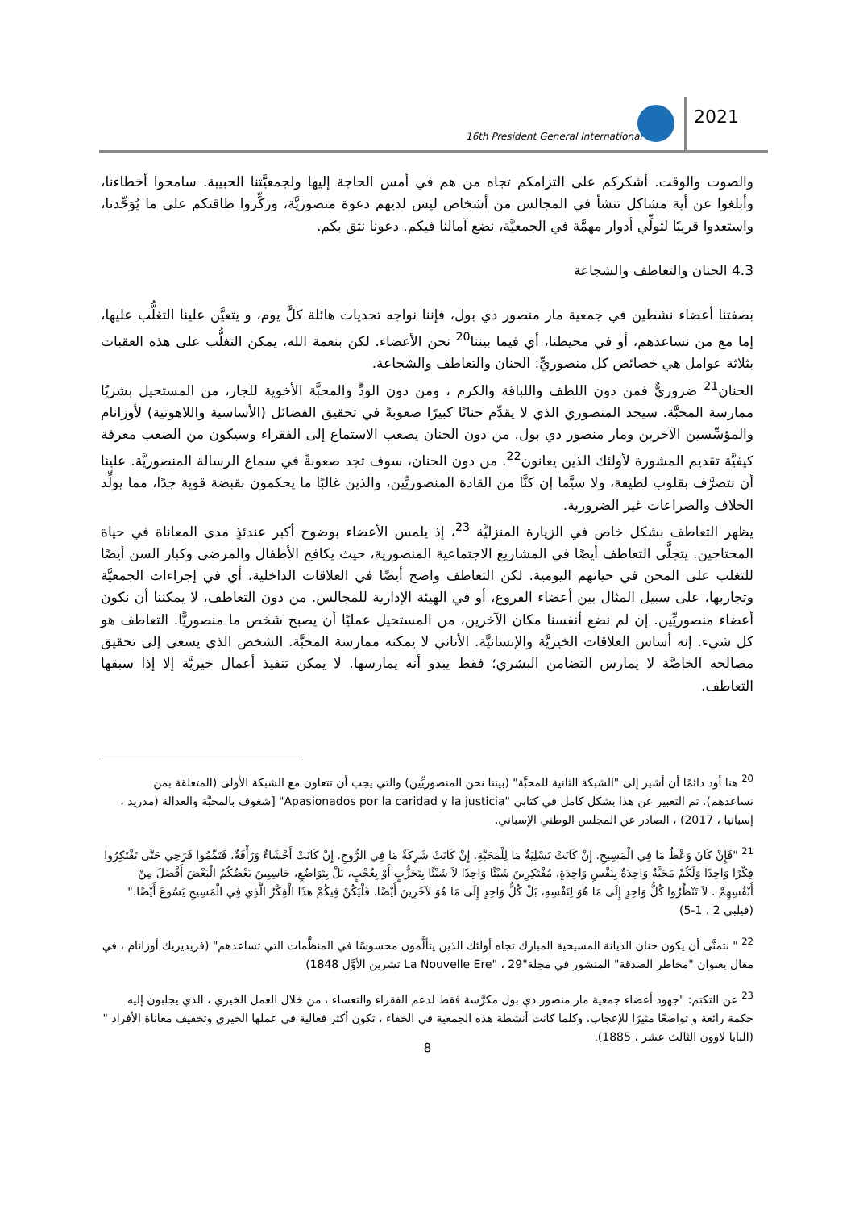16th President General International
2021
والصوت والوقت. أشكركم على التزامكم تجاه من هم في أمس الحاجة إليها ولجمعيَّتنا الحبيبة. سامحوا أخطاءنا، وأبلغوا عن أية مشاكل تنشأ في المجالس من أشخاص ليس لديهم دعوة منصوريَّة، وركِّزوا طاقتكم على ما يُوَحِّدنا، واستعدوا قريبًا لتولِّي أدوار مهمَّة في الجمعيَّة، نضع آمالنا فيكم. دعونا نثق بكم.
4.3 الحنان والتعاطف والشجاعة
بصفتنا أعضاء نشطين في جمعية مار منصور دي بول، فإننا نواجه تحديات هائلة كلَّ يوم، و يتعيَّن علينا التغلُّب عليها، إما مع من نساعدهم، أو في محيطنا، أي فيما بيننا<sup>20</sup> نحن الأعضاء. لكن بنعمة الله، يمكن التغلُّب على هذه العقبات بثلاثة عوامل هي خصائص كل منصوريٍّ: الحنان والتعاطف والشجاعة.
الحنان<sup>21</sup> ضروريٌّ فمن دون اللطف واللباقة والكرم ، ومن دون الودِّ والمحبَّة الأخوية للجار، من المستحيل بشريًا ممارسة المحبَّة. سيجد المنصوري الذي لا يقدِّم حنانًا كبيرًا صعوبةً في تحقيق الفضائل (الأساسية واللاهوتية) لأوزانام والمؤسِّسين الآخرين ومار منصور دي بول. من دون الحنان يصعب الاستماع إلى الفقراء وسيكون من الصعب معرفة كيفيَّة تقديم المشورة لأولئك الذين يعانون<sup>22</sup>. من دون الحنان، سوف تجد صعوبةً في سماع الرسالة المنصوريَّة. علينا أن نتصرَّف بقلوب لطيفة، ولا سيَّما إن كنَّا من القادة المنصوريِّين، والذين غالبًا ما يحكمون بقبضة قوية جدًا، مما يولِّد الخلاف والصراعات غير الضرورية.
يظهر التعاطف بشكل خاص في الزيارة المنزليَّة <sup>23</sup>، إذ يلمس الأعضاء بوضوح أكبر عندئذٍ مدى المعاناة في حياة المحتاجين. يتجلَّى التعاطف أيضًا في المشاريع الاجتماعية المنصورية، حيث يكافح الأطفال والمرضى وكبار السن أيضًا للتغلب على المحن في حياتهم اليومية. لكن التعاطف واضح أيضًا في العلاقات الداخلية، أي في إجراءات الجمعيَّة وتجاربها، على سبيل المثال بين أعضاء الفروع، أو في الهيئة الإدارية للمجالس. من دون التعاطف، لا يمكننا أن نكون أعضاء منصوريِّين. إن لم نضع أنفسنا مكان الآخرين، من المستحيل عمليًا أن يصبح شخص ما منصوريًّا. التعاطف هو كل شيء. إنه أساس العلاقات الخيريَّة والإنسانيَّة. الأناني لا يمكنه ممارسة المحبَّة. الشخص الذي يسعى إلى تحقيق مصالحه الخاصَّة لا يمارس التضامن البشري؛ فقط يبدو أنه يمارسها. لا يمكن تنفيذ أعمال خيريَّة إلا إذا سبقها التعاطف.
<sup>20</sup> هنا أود دائمًا أن أشير إلى "الشبكة الثانية للمحبَّة" (بيننا نحن المنصوريِّين) والتي يجب أن تتعاون مع الشبكة الأولى (المتعلقة بمن نساعدهم). تم التعبير عن هذا بشكل كامل في كتابي "Apasionados por la caridad y la justicia" [شغوف بالمحبَّة والعدالة (مدريد ، إسبانيا ، 2017) ، الصادر عن المجلس الوطني الإسباني.
<sup>21</sup> "فَإِنْ كَانَ وَعْظٌ مَا فِي الْمَسِيحِ. إِنْ كَانَتْ تَسْلِيَةٌ مَا لِلْمَحَبَّةِ. إِنْ كَانَتْ شَرِكَةٌ مَا فِي الرُّوحِ. إِنْ كَانَتْ أَحْشَاءٌ وَرَأْفَةٌ، فَتَمِّمُوا فَرَحِي حَتَّى تَفْتَكِرُوا فِكْرًا وَاحِدًا وَلَكُمْ مَحَبَّةٌ وَاحِدَةٌ بِنَفْسٍ وَاحِدَةٍ، مُفْتَكِرِينَ شَيْئًا وَاحِدًا لاَ شَيْئًا بِتَحَزُّبٍ أَوْ بِعُجْبٍ، بَلْ بِتَوَاضُعٍ، حَاسِبِينَ بَعْضُكُمُ الْبَعْضَ أَفْضَلَ مِنْ أَنْفُسِهِمْ . لاَ تَنْظُرُوا كُلُّ وَاحِدٍ إِلَى مَا هُوَ لِنَفْسِهِ، بَلْ كُلُّ وَاحِدٍ إِلَى مَا هُوَ لآخَرِينَ أَيْضًا. فَلْيَكُنْ فِيكُمْ هذَا الْفِكْرُ الَّذِي فِي الْمَسِيحِ يَسُوعَ أَيْضًا." (فيلبي 2 ، 1-5)
<sup>22</sup> " نتمنَّى أن يكون حنان الديانة المسيحية المبارك تجاه أولئك الذين يتألَّمون محسوسًا في المنظَّمات التي تساعدهم" (فريديريك أوزانام ، في مقال بعنوان "مخاطر الصدقة" المنشور في مجلة"La Nouvelle Ere" ، 29 تشرين الأوَّل 1848)
<sup>23</sup> عن التكتم: "جهود أعضاء جمعية مار منصور دي بول مكرَّسة فقط لدعم الفقراء والتعساء ، من خلال العمل الخيري ، الذي يجلبون إليه حكمة رائعة و تواضعًا مثيرًا للإعجاب. وكلما كانت أنشطة هذه الجمعية في الخفاء ، تكون أكثر فعالية في عملها الخيري وتخفيف معاناة الأفراد "(البابا لاوون الثالث عشر ، 1885).
8